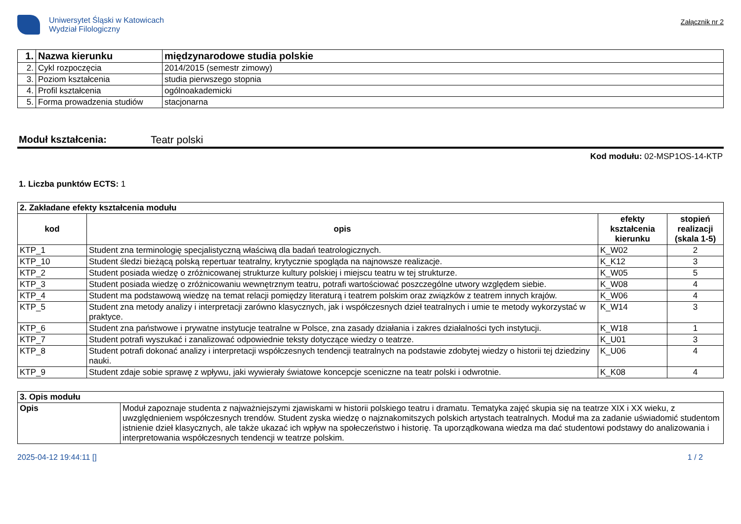Uniwersytet Śląski w Katowicach
Wydział Filologiczny
Załącznik nr 2
| 1. | Nazwa kierunku | międzynarodowe studia polskie |
| 2. | Cykl rozpoczęcia | 2014/2015 (semestr zimowy) |
| 3. | Poziom kształcenia | studia pierwszego stopnia |
| 4. | Profil kształcenia | ogólnoakademicki |
| 5. | Forma prowadzenia studiów | stacjonarna |
Moduł kształcenia: Teatr polski
Kod modułu: 02-MSP1OS-14-KTP
1. Liczba punktów ECTS: 1
| 2. Zakładane efekty kształcenia modułu | | | |
| kod | opis | efekty kształcenia kierunku | stopień realizacji (skala 1-5) |
| KTP_1 | Student zna terminologię specjalistyczną właściwą dla badań teatrologicznych. | K_W02 | 2 |
| KTP_10 | Student śledzi bieżącą polską repertuar teatralny, krytycznie spogląda na najnowsze realizacje. | K_K12 | 3 |
| KTP_2 | Student posiada wiedzę o zróżnicowanej strukturze kultury polskiej i miejscu teatru w tej strukturze. | K_W05 | 5 |
| KTP_3 | Student posiada wiedzę o zróżnicowaniu wewnętrznym teatru, potrafi wartościować poszczególne utwory względem siebie. | K_W08 | 4 |
| KTP_4 | Student ma podstawową wiedzę na temat relacji pomiędzy literaturą i teatrem polskim oraz związków z teatrem innych krajów. | K_W06 | 4 |
| KTP_5 | Student zna metody analizy i interpretacji zarówno klasycznych, jak i współczesnych dzieł teatralnych i umie te metody wykorzystać w praktyce. | K_W14 | 3 |
| KTP_6 | Student zna państwowe i prywatne instytucje teatralne w Polsce, zna zasady działania i zakres działalności tych instytucji. | K_W18 | 1 |
| KTP_7 | Student potrafi wyszukać i zanalizować odpowiednie teksty dotyczące wiedzy o teatrze. | K_U01 | 3 |
| KTP_8 | Student potrafi dokonać analizy i interpretacji współczesnych tendencji teatralnych na podstawie zdobytej wiedzy o historii tej dziedziny nauki. | K_U06 | 4 |
| KTP_9 | Student zdaje sobie sprawę z wpływu, jaki wywierały światowe koncepcje sceniczne na teatr polski i odwrotnie. | K_K08 | 4 |
| 3. Opis modułu | |
| Opis | Moduł zapoznaje studenta z najważniejszymi zjawiskami w historii polskiego teatru i dramatu. Tematyka zajęć skupia się na teatrze XIX i XX wieku, z uwzględnieniem współczesnych trendów. Student zyska wiedzę o najznakomitszych polskich artystach teatralnych. Moduł ma za zadanie uświadomić studentom istnienie dzieł klasycznych, ale także ukazać ich wpływ na społeczeństwo i historię. Ta uporządkowana wiedza ma dać studentowi podstawy do analizowania i interpretowania współczesnych tendencji w teatrze polskim. |
2025-04-12 19:44:11 [] 1 / 2